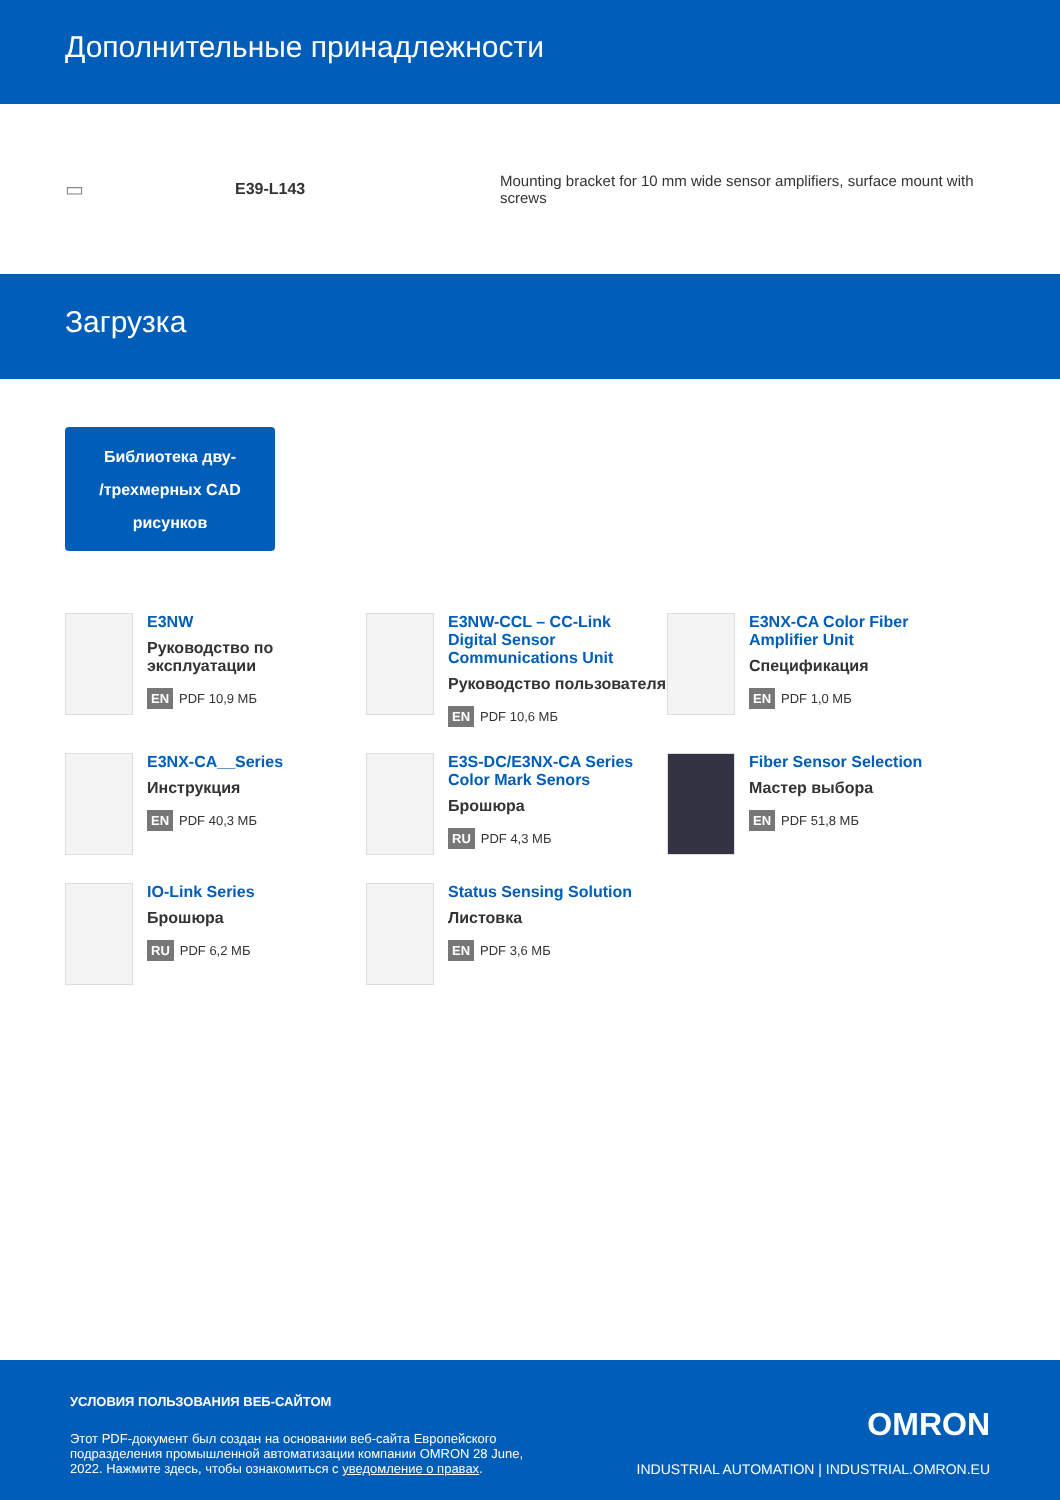Дополнительные принадлежности
▭
E39-L143
Mounting bracket for 10 mm wide sensor amplifiers, surface mount with screws
Загрузка
Библиотека дву-
/трехмерных CAD
рисунков
E3NW
Руководство по эксплуатации
EN PDF 10,9 МБ
E3NW-CCL – CC-Link Digital Sensor Communications Unit
Руководство пользователя
EN PDF 10,6 МБ
E3NX-CA Color Fiber Amplifier Unit
Спецификация
EN PDF 1,0 МБ
E3NX-CA__Series
Инструкция
EN PDF 40,3 МБ
E3S-DC/E3NX-CA Series Color Mark Senors
Брошюра
RU PDF 4,3 МБ
Fiber Sensor Selection
Мастер выбора
EN PDF 51,8 МБ
IO-Link Series
Брошюра
RU PDF 6,2 МБ
Status Sensing Solution
Листовка
EN PDF 3,6 МБ
УСЛОВИЯ ПОЛЬЗОВАНИЯ ВЕБ-САЙТОМ
Этот PDF-документ был создан на основании веб-сайта Европейского подразделения промышленной автоматизации компании OMRON 28 June, 2022. Нажмите здесь, чтобы ознакомиться с уведомление о правах.
OMRON
INDUSTRIAL AUTOMATION | INDUSTRIAL.OMRON.EU